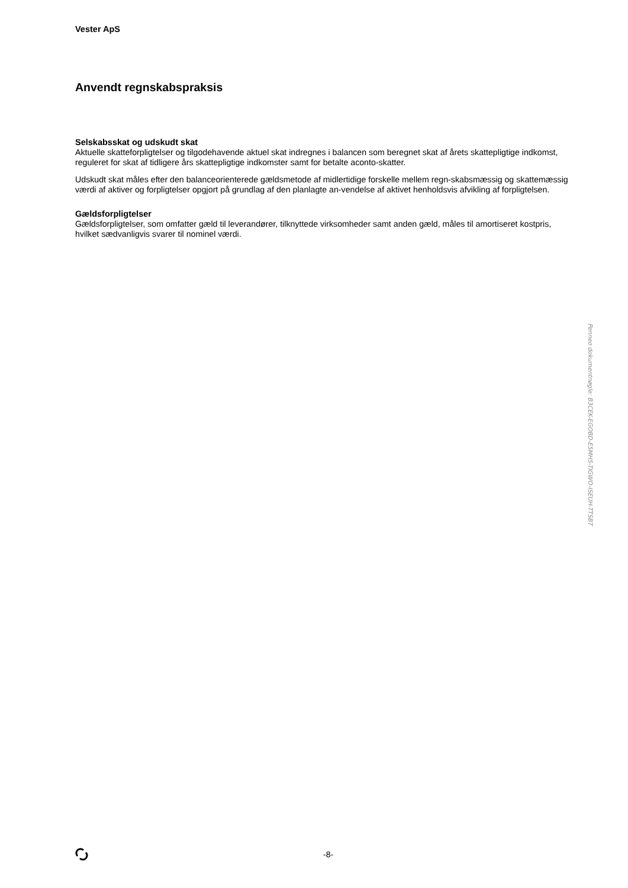Vester ApS
Anvendt regnskabspraksis
Selskabsskat og udskudt skat
Aktuelle skatteforpligtelser og tilgodehavende aktuel skat indregnes i balancen som beregnet skat af årets skattepligtige indkomst, reguleret for skat af tidligere års skattepligtige indkomster samt for betalte aconto-skatter.
Udskudt skat måles efter den balanceorienterede gældsmetode af midlertidige forskelle mellem regn-skabsmæssig og skattemæssig værdi af aktiver og forpligtelser opgjort på grundlag af den planlagte an-vendelse af aktivet henholdsvis afvikling af forpligtelsen.
Gældsforpligtelser
Gældsforpligtelser, som omfatter gæld til leverandører, tilknyttede virksomheder samt anden gæld, måles til amortiseret kostpris, hvilket sædvanligvis svarer til nominel værdi.
Penneo dokumentnøgle: B3CEK-EGOBD-E5MH5-TIGWO-ISEUH-TTSBT
-8-